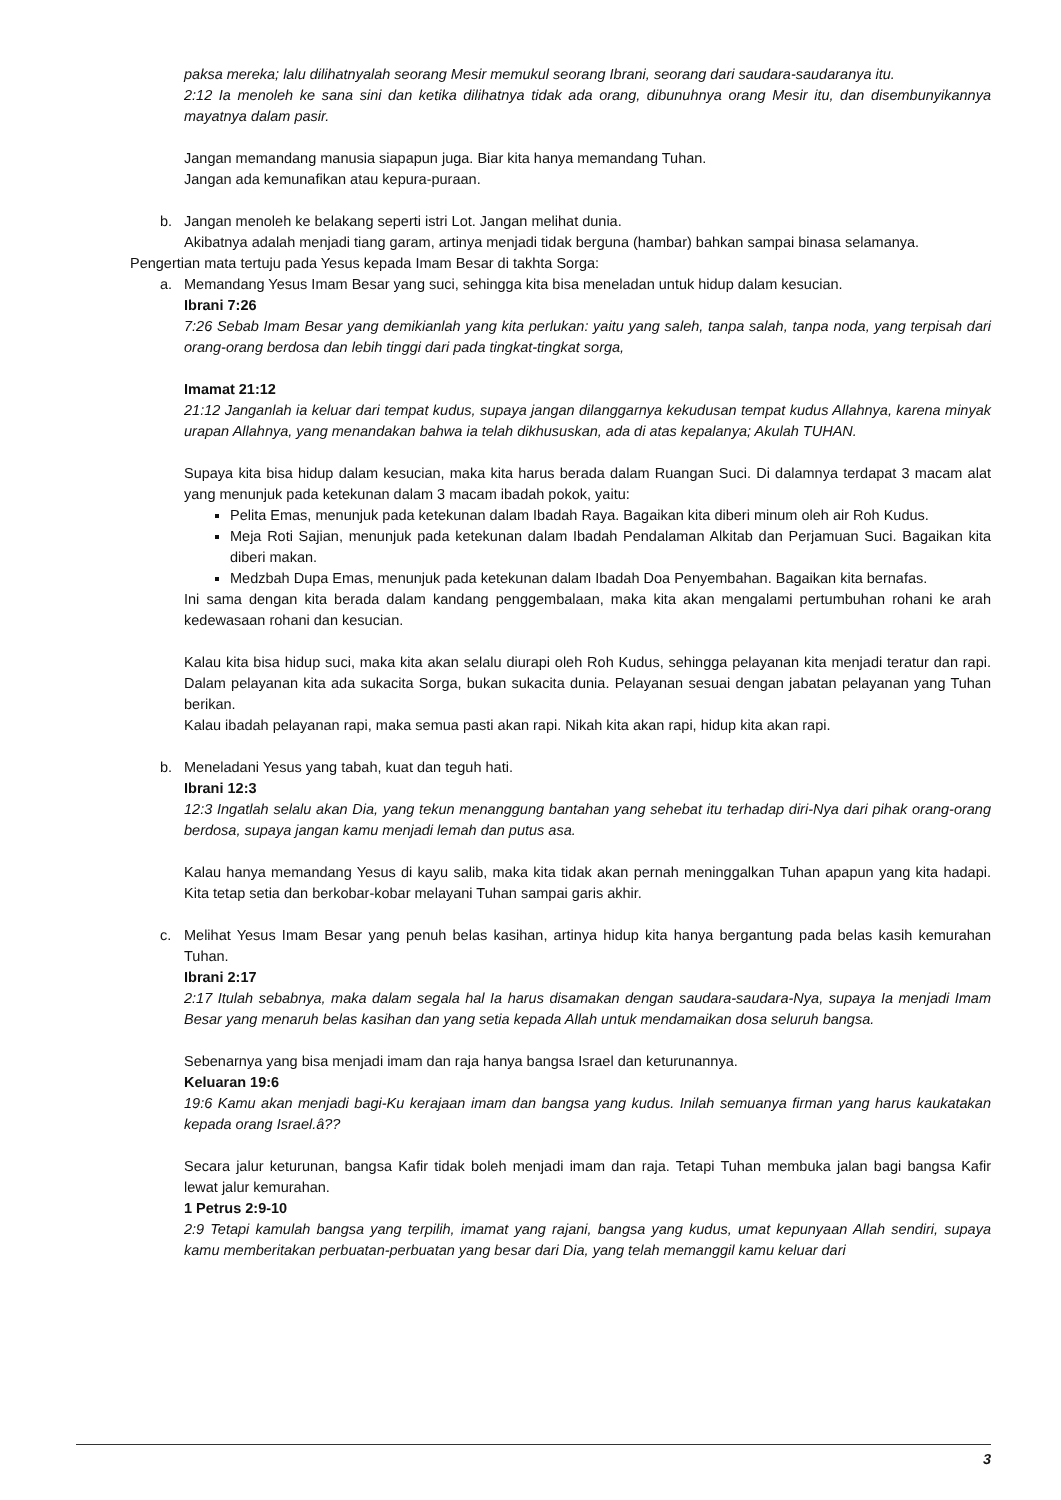paksa mereka; lalu dilihatnyalah seorang Mesir memukul seorang Ibrani, seorang dari saudara-saudaranya itu.
2:12 Ia menoleh ke sana sini dan ketika dilihatnya tidak ada orang, dibunuhnya orang Mesir itu, dan disembunyikannya mayatnya dalam pasir.
Jangan memandang manusia siapapun juga. Biar kita hanya memandang Tuhan.
Jangan ada kemunafikan atau kepura-puraan.
b. Jangan menoleh ke belakang seperti istri Lot. Jangan melihat dunia.
Akibatnya adalah menjadi tiang garam, artinya menjadi tidak berguna (hambar) bahkan sampai binasa selamanya.
Pengertian mata tertuju pada Yesus kepada Imam Besar di takhta Sorga:
a. Memandang Yesus Imam Besar yang suci, sehingga kita bisa meneladan untuk hidup dalam kesucian.
Ibrani 7:26
7:26 Sebab Imam Besar yang demikianlah yang kita perlukan: yaitu yang saleh, tanpa salah, tanpa noda, yang terpisah dari orang-orang berdosa dan lebih tinggi dari pada tingkat-tingkat sorga,
Imamat 21:12
21:12 Janganlah ia keluar dari tempat kudus, supaya jangan dilanggarnya kekudusan tempat kudus Allahnya, karena minyak urapan Allahnya, yang menandakan bahwa ia telah dikhususkan, ada di atas kepalanya; Akulah TUHAN.
Supaya kita bisa hidup dalam kesucian, maka kita harus berada dalam Ruangan Suci. Di dalamnya terdapat 3 macam alat yang menunjuk pada ketekunan dalam 3 macam ibadah pokok, yaitu:
Pelita Emas, menunjuk pada ketekunan dalam Ibadah Raya. Bagaikan kita diberi minum oleh air Roh Kudus.
Meja Roti Sajian, menunjuk pada ketekunan dalam Ibadah Pendalaman Alkitab dan Perjamuan Suci. Bagaikan kita diberi makan.
Medzbah Dupa Emas, menunjuk pada ketekunan dalam Ibadah Doa Penyembahan. Bagaikan kita bernafas.
Ini sama dengan kita berada dalam kandang penggembalaan, maka kita akan mengalami pertumbuhan rohani ke arah kedewasaan rohani dan kesucian.
Kalau kita bisa hidup suci, maka kita akan selalu diurapi oleh Roh Kudus, sehingga pelayanan kita menjadi teratur dan rapi. Dalam pelayanan kita ada sukacita Sorga, bukan sukacita dunia. Pelayanan sesuai dengan jabatan pelayanan yang Tuhan berikan.
Kalau ibadah pelayanan rapi, maka semua pasti akan rapi. Nikah kita akan rapi, hidup kita akan rapi.
b. Meneladani Yesus yang tabah, kuat dan teguh hati.
Ibrani 12:3
12:3 Ingatlah selalu akan Dia, yang tekun menanggung bantahan yang sehebat itu terhadap diri-Nya dari pihak orang-orang berdosa, supaya jangan kamu menjadi lemah dan putus asa.
Kalau hanya memandang Yesus di kayu salib, maka kita tidak akan pernah meninggalkan Tuhan apapun yang kita hadapi. Kita tetap setia dan berkobar-kobar melayani Tuhan sampai garis akhir.
c. Melihat Yesus Imam Besar yang penuh belas kasihan, artinya hidup kita hanya bergantung pada belas kasih kemurahan Tuhan.
Ibrani 2:17
2:17 Itulah sebabnya, maka dalam segala hal Ia harus disamakan dengan saudara-saudara-Nya, supaya Ia menjadi Imam Besar yang menaruh belas kasihan dan yang setia kepada Allah untuk mendamaikan dosa seluruh bangsa.
Sebenarnya yang bisa menjadi imam dan raja hanya bangsa Israel dan keturunannya.
Keluaran 19:6
19:6 Kamu akan menjadi bagi-Ku kerajaan imam dan bangsa yang kudus. Inilah semuanya firman yang harus kaukatakan kepada orang Israel.â??
Secara jalur keturunan, bangsa Kafir tidak boleh menjadi imam dan raja. Tetapi Tuhan membuka jalan bagi bangsa Kafir lewat jalur kemurahan.
1 Petrus 2:9-10
2:9 Tetapi kamulah bangsa yang terpilih, imamat yang rajani, bangsa yang kudus, umat kepunyaan Allah sendiri, supaya kamu memberitakan perbuatan-perbuatan yang besar dari Dia, yang telah memanggil kamu keluar dari
3